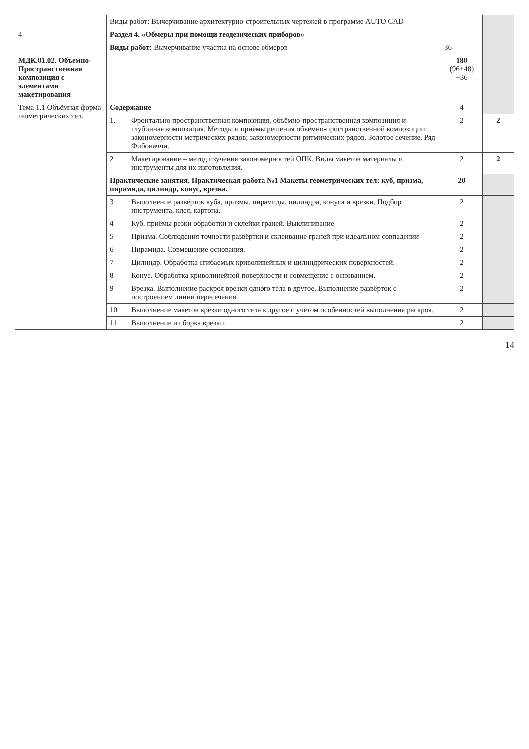| | Виды работ: Вычерчивание архитектурно-строительных чертежей в программе AUTO CAD | | | |
| 4 | Раздел 4. «Обмеры при помощи геодезических приборов» | | | |
| | Виды работ: Вычерчивание участка на основе обмеров | | 36 | |
| МДК.01.02. Объемно-Пространственная композиция с элементами макетирования | | | 180 (96+48) +36 | |
| Тема 1.1 Объёмная форма геометрических тел. | Содержание | | 4 | |
| | 1. | Фронтально пространственная композиция, объёмно-пространственная композиция и глубинная композиция. Методы и приёмы решения объёмно-пространственной композиции: закономерности метрических рядов; закономерности ритмических рядов. Золотое сечение. Ряд Фибоначчи. | 2 | 2 |
| | 2 | Макетирование – метод изучения закономерностей ОПК. Виды макетов материалы и инструменты для их изготовления. | 2 | 2 |
| | Практические занятия. Практическая работа №1 Макеты геометрических тел: куб, призма, пирамида, цилиндр, конус, врезка. | | 20 | |
| | 3 | Выполнение развёрток куба, призмы, пирамиды, цилиндра, конуса и врезки. Подбор инструмента, клея, картона. | 2 | |
| | 4 | Куб. приёмы резки обработки и склейки граней. Выклинивание | 2 | |
| | 5 | Призма. Соблюдения точности развёртки и склеивание граней при идеальном совпадении | 2 | |
| | 6 | Пирамида. Совмещение основания. | 2 | |
| | 7 | Цилиндр. Обработка сгибаемых криволинейных и цилиндрических поверхностей. | 2 | |
| | 8 | Конус. Обработка криволинейной поверхности и совмещение с основанием. | 2 | |
| | 9 | Врезка. Выполнение раскроя врезки одного тела в другое. Выполнение развёрток с построением линии пересечения. | 2 | |
| | 10 | Выполнение макетов врезки одного тела в другое с учётом особенностей выполнения раскроя. | 2 | |
| | 11 | Выполнение и сборка врезки. | 2 | |
14